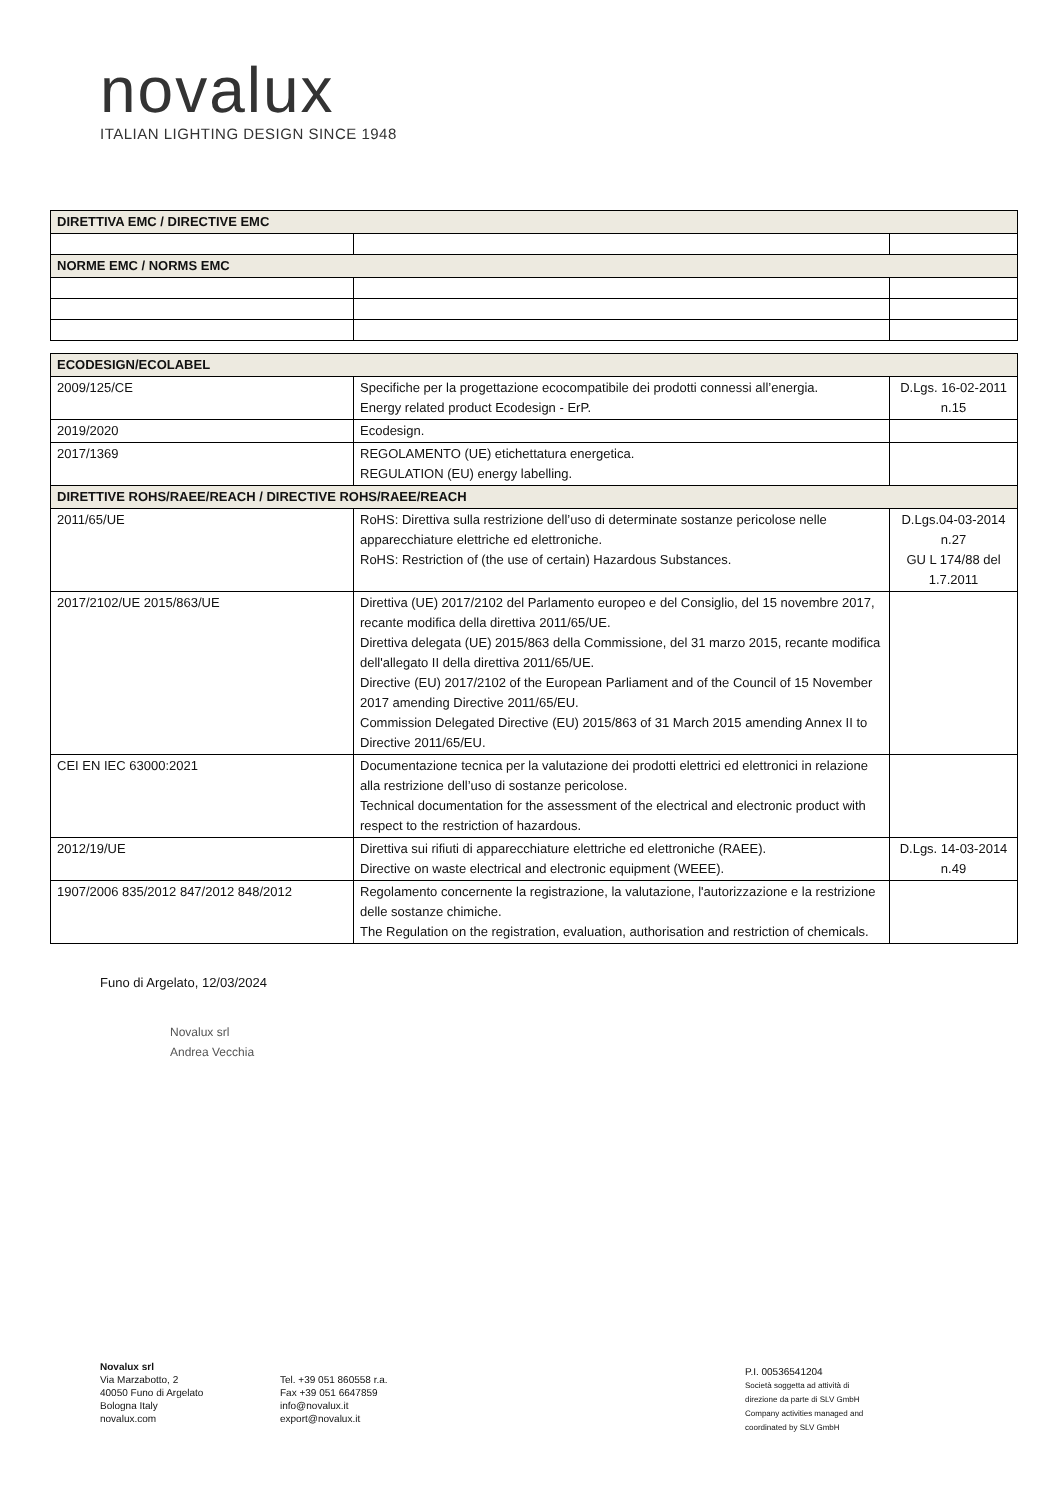novalux
ITALIAN LIGHTING DESIGN SINCE 1948
| DIRETTIVA EMC / DIRECTIVE EMC | | |
| --- | --- | --- |
| NORME EMC / NORMS EMC | | |
| ECODESIGN/ECOLABEL | | |
| --- | --- | --- |
| 2009/125/CE | Specifiche per la progettazione ecocompatibile dei prodotti connessi all’energia. Energy related product Ecodesign - ErP. | D.Lgs. 16-02-2011 n.15 |
| 2019/2020 | Ecodesign. | |
| 2017/1369 | REGOLAMENTO (UE) etichettatura energetica. REGULATION (EU) energy labelling. | |
| DIRETTIVE ROHS/RAEE/REACH / DIRECTIVE ROHS/RAEE/REACH | | |
| 2011/65/UE | RoHS: Direttiva sulla restrizione dell’uso di determinate sostanze pericolose nelle apparecchiature elettriche ed elettroniche. RoHS: Restriction of (the use of certain) Hazardous Substances. | D.Lgs.04-03-2014 n.27 GU L 174/88 del 1.7.2011 |
| 2017/2102/UE 2015/863/UE | Direttiva (UE) 2017/2102 del Parlamento europeo e del Consiglio, del 15 novembre 2017, recante modifica della direttiva 2011/65/UE. Direttiva delegata (UE) 2015/863 della Commissione, del 31 marzo 2015, recante modifica dell'allegato II della direttiva 2011/65/UE. Directive (EU) 2017/2102 of the European Parliament and of the Council of 15 November 2017 amending Directive 2011/65/EU. Commission Delegated Directive (EU) 2015/863 of 31 March 2015 amending Annex II to Directive 2011/65/EU. | |
| CEI EN IEC 63000:2021 | Documentazione tecnica per la valutazione dei prodotti elettrici ed elettronici in relazione alla restrizione dell’uso di sostanze pericolose. Technical documentation for the assessment of the electrical and electronic product with respect to the restriction of hazardous. | |
| 2012/19/UE | Direttiva sui rifiuti di apparecchiature elettriche ed elettroniche (RAEE). Directive on waste electrical and electronic equipment (WEEE). | D.Lgs. 14-03-2014 n.49 |
| 1907/2006 835/2012 847/2012 848/2012 | Regolamento concernente la registrazione, la valutazione, l'autorizzazione e la restrizione delle sostanze chimiche. The Regulation on the registration, evaluation, authorisation and restriction of chemicals. | |
Funo di Argelato, 12/03/2024
Novalux srl
Andrea Vecchia
Novalux srl
Via Marzabotto, 2
40050 Funo di Argelato
Bologna Italy
novalux.com
Tel. +39 051 860558 r.a.
Fax +39 051 6647859
info@novalux.it
export@novalux.it
P.I. 00536541204
Società soggetta ad attività di
direzione da parte di SLV GmbH
Company activities managed and
coordinated by SLV GmbH